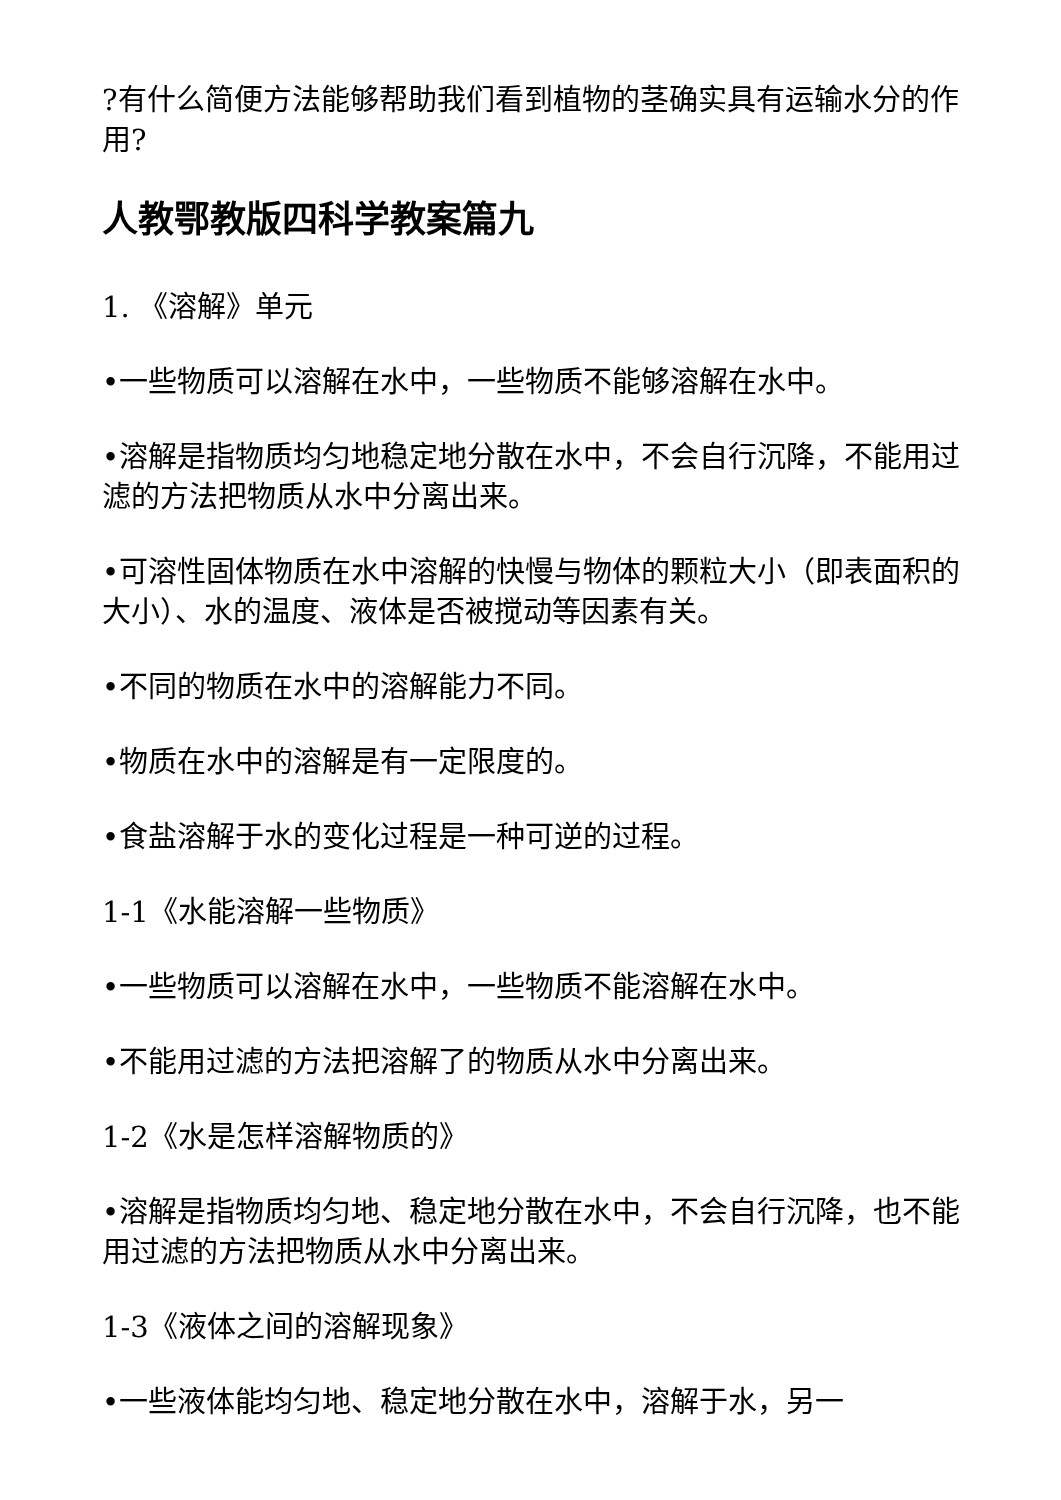?有什么简便方法能够帮助我们看到植物的茎确实具有运输水分的作用?
人教鄂教版四科学教案篇九
1. 《溶解》单元
•一些物质可以溶解在水中，一些物质不能够溶解在水中。
•溶解是指物质均匀地稳定地分散在水中，不会自行沉降，不能用过滤的方法把物质从水中分离出来。
•可溶性固体物质在水中溶解的快慢与物体的颗粒大小（即表面积的大小）、水的温度、液体是否被搅动等因素有关。
•不同的物质在水中的溶解能力不同。
•物质在水中的溶解是有一定限度的。
•食盐溶解于水的变化过程是一种可逆的过程。
1-1《水能溶解一些物质》
•一些物质可以溶解在水中，一些物质不能溶解在水中。
•不能用过滤的方法把溶解了的物质从水中分离出来。
1-2《水是怎样溶解物质的》
•溶解是指物质均匀地、稳定地分散在水中，不会自行沉降，也不能用过滤的方法把物质从水中分离出来。
1-3《液体之间的溶解现象》
•一些液体能均匀地、稳定地分散在水中，溶解于水，另一